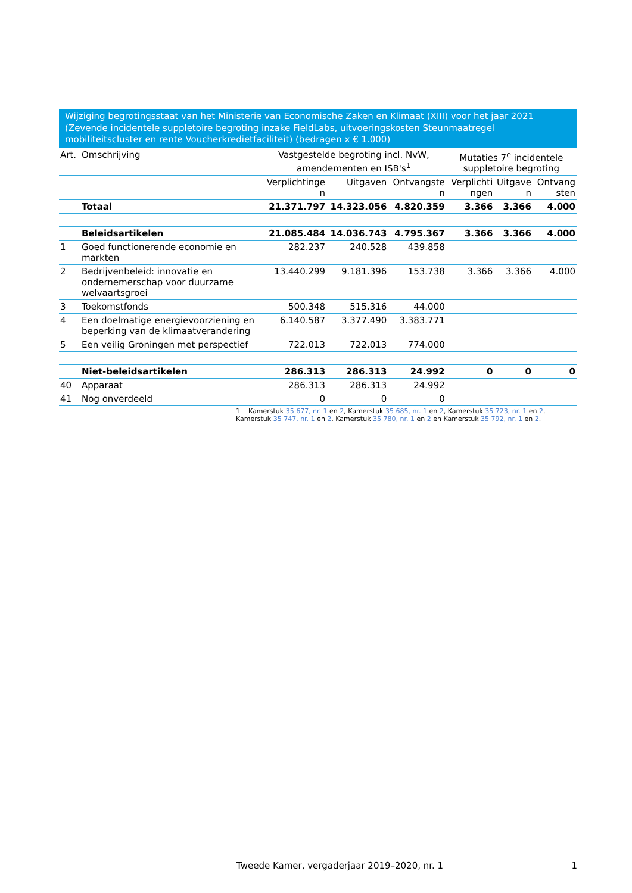Wijziging begrotingsstaat van het Ministerie van Economische Zaken en Klimaat (XIII) voor het jaar 2021 (Zevende incidentele suppletoire begroting inzake FieldLabs, uitvoeringskosten Steunmaatregel mobiliteitscluster en rente Voucherkredietfaciliteit) (bedragen x € 1.000)
| Art. | Omschrijving | Vastgestelde begroting incl. NvW, amendementen en ISB's<sup>1</sup> | | | Mutaties 7<sup>e</sup> incidentele suppletoire begroting | | |
| --- | --- | --- | --- | --- | --- | --- | --- |
| | | Verplichtinge n | Uitgaven | Ontvangste n | Verplichti ngen | Uitgave n | Ontvang sten |
| | Totaal | 21.371.797 | 14.323.056 | 4.820.359 | 3.366 | 3.366 | 4.000 |
| | Beleidsartikelen | 21.085.484 | 14.036.743 | 4.795.367 | 3.366 | 3.366 | 4.000 |
| 1 | Goed functionerende economie en markten | 282.237 | 240.528 | 439.858 | | | |
| 2 | Bedrijvenbeleid: innovatie en ondernemerschap voor duurzame welvaartsgroei | 13.440.299 | 9.181.396 | 153.738 | 3.366 | 3.366 | 4.000 |
| 3 | Toekomstfonds | 500.348 | 515.316 | 44.000 | | | |
| 4 | Een doelmatige energievoorziening en beperking van de klimaatverandering | 6.140.587 | 3.377.490 | 3.383.771 | | | |
| 5 | Een veilig Groningen met perspectief | 722.013 | 722.013 | 774.000 | | | |
| | Niet-beleidsartikelen | 286.313 | 286.313 | 24.992 | 0 | 0 | 0 |
| 40 | Apparaat | 286.313 | 286.313 | 24.992 | | | |
| 41 | Nog onverdeeld | 0 | 0 | 0 | | | |
1 Kamerstuk 35 677, nr. 1 en 2, Kamerstuk 35 685, nr. 1 en 2, Kamerstuk 35 723, nr. 1 en 2, Kamerstuk 35 747, nr. 1 en 2, Kamerstuk 35 780, nr. 1 en 2 en Kamerstuk 35 792, nr. 1 en 2.
Tweede Kamer, vergaderjaar 2019–2020, nr. 1 1